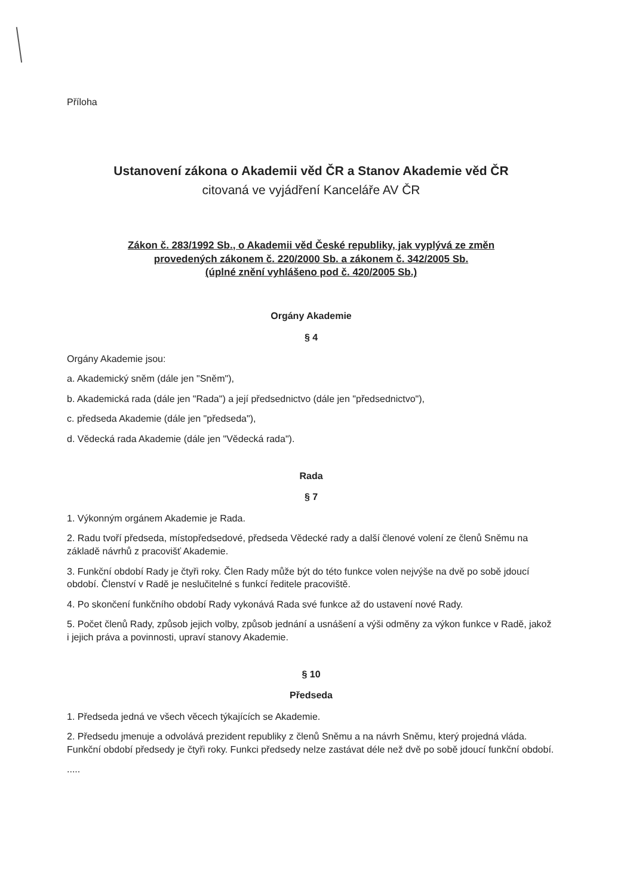Příloha
Ustanovení zákona o Akademii věd ČR a Stanov Akademie věd ČR
citovaná ve vyjádření Kanceláře AV ČR
Zákon č. 283/1992 Sb., o Akademii věd České republiky, jak vyplývá ze změn
provedených zákonem č. 220/2000 Sb. a zákonem č. 342/2005 Sb.
(úplné znění vyhlášeno pod č. 420/2005 Sb.)
Orgány Akademie
§ 4
Orgány Akademie jsou:
a. Akademický sněm (dále jen "Sněm"),
b. Akademická rada (dále jen "Rada") a její předsednictvo (dále jen "předsednictvo"),
c. předseda Akademie (dále jen "předseda"),
d. Vědecká rada Akademie (dále jen "Vědecká rada").
Rada
§ 7
1. Výkonným orgánem Akademie je Rada.
2. Radu tvoří předseda, místopředsedové, předseda Vědecké rady a další členové volení ze členů Sněmu na základě návrhů z pracovišť Akademie.
3. Funkční období Rady je čtyři roky. Člen Rady může být do této funkce volen nejvýše na dvě po sobě jdoucí období. Členství v Radě je neslučitelné s funkcí ředitele pracoviště.
4. Po skončení funkčního období Rady vykonává Rada své funkce až do ustavení nové Rady.
5. Počet členů Rady, způsob jejich volby, způsob jednání a usnášení a výši odměny za výkon funkce v Radě, jakož i jejich práva a povinnosti, upraví stanovy Akademie.
§ 10
Předseda
1. Předseda jedná ve všech věcech týkajících se Akademie.
2. Předsedu jmenuje a odvolává prezident republiky z členů Sněmu a na návrh Sněmu, který projedná vláda. Funkční období předsedy je čtyři roky. Funkci předsedy nelze zastávat déle než dvě po sobě jdoucí funkční období.
.....